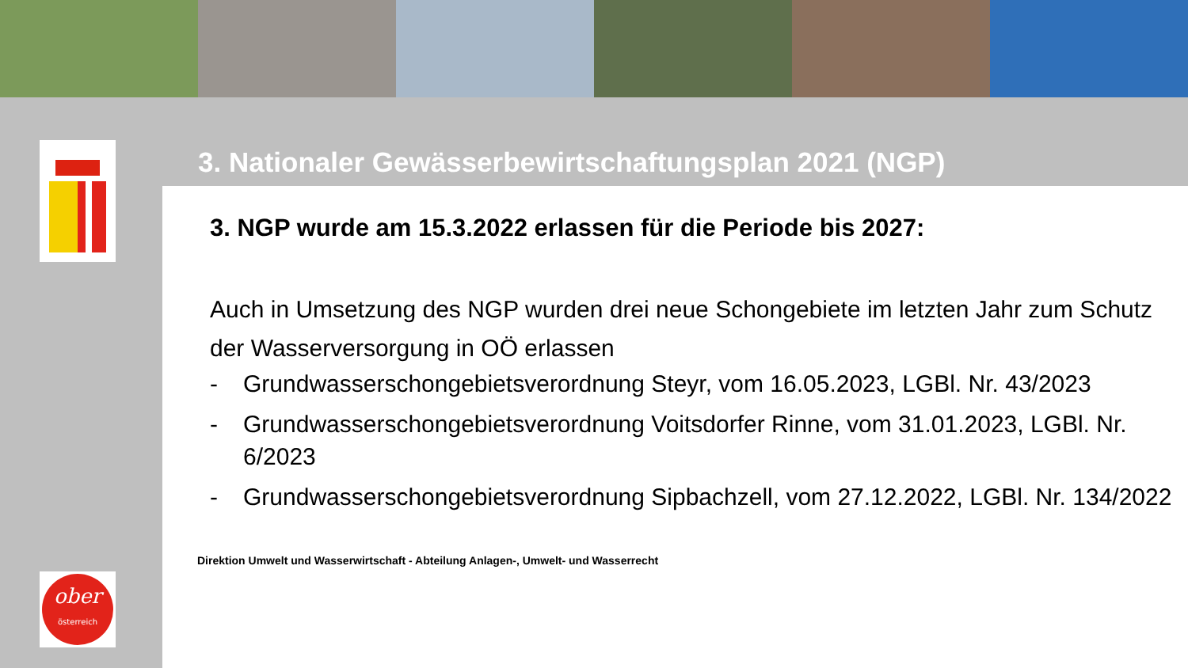ober
österreich
3. Nationaler Gewässerbewirtschaftungsplan 2021 (NGP)
3. NGP wurde am 15.3.2022 erlassen für die Periode bis 2027:
Auch in Umsetzung des NGP wurden drei neue Schongebiete im letzten Jahr zum Schutz der Wasserversorgung in OÖ erlassen
- Grundwasserschongebietsverordnung Steyr, vom 16.05.2023, LGBl. Nr. 43/2023
- Grundwasserschongebietsverordnung Voitsdorfer Rinne, vom 31.01.2023, LGBl. Nr. 6/2023
- Grundwasserschongebietsverordnung Sipbachzell, vom 27.12.2022, LGBl. Nr. 134/2022
Direktion Umwelt und Wasserwirtschaft - Abteilung Anlagen-, Umwelt- und Wasserrecht